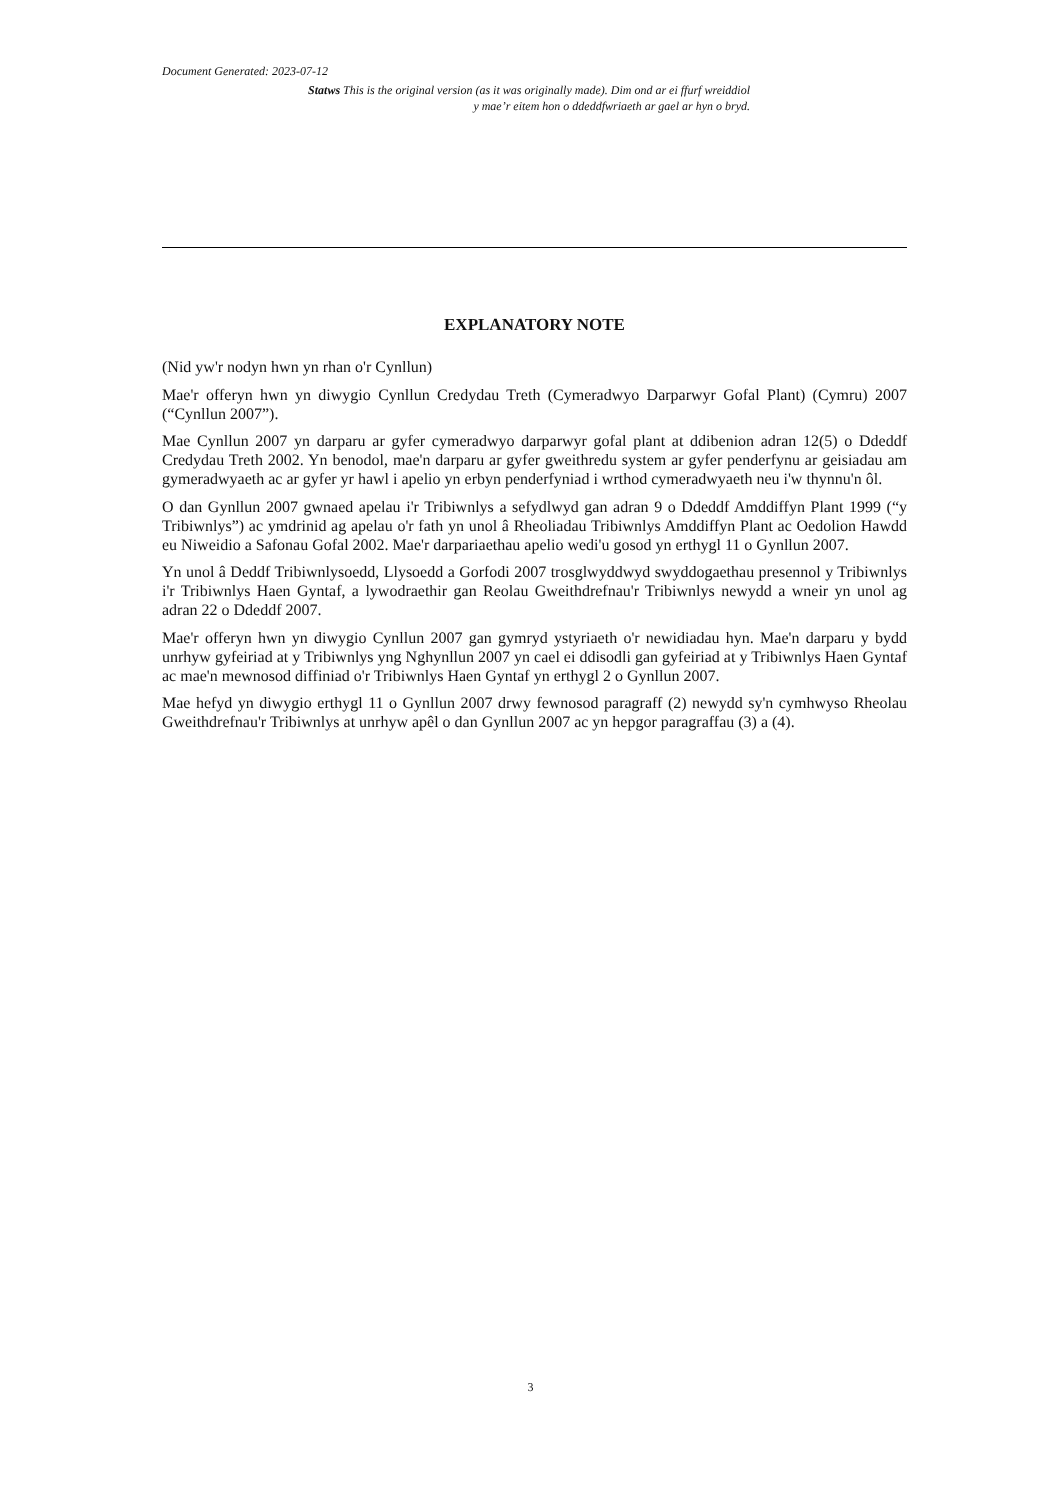Document Generated: 2023-07-12
Statws This is the original version (as it was originally made). Dim ond ar ei ffurf wreiddiol y mae’r eitem hon o ddeddfwriaeth ar gael ar hyn o bryd.
EXPLANATORY NOTE
(Nid yw'r nodyn hwn yn rhan o'r Cynllun)
Mae'r offeryn hwn yn diwygio Cynllun Credydau Treth (Cymeradwyo Darparwyr Gofal Plant) (Cymru) 2007 (“Cynllun 2007”).
Mae Cynllun 2007 yn darparu ar gyfer cymeradwyo darparwyr gofal plant at ddibenion adran 12(5) o Ddeddf Credydau Treth 2002. Yn benodol, mae'n darparu ar gyfer gweithredu system ar gyfer penderfynu ar geisiadau am gymeradwyaeth ac ar gyfer yr hawl i apelio yn erbyn penderfyniad i wrthod cymeradwyaeth neu i'w thynnu'n ôl.
O dan Gynllun 2007 gwnaed apelau i'r Tribiwnlys a sefydlwyd gan adran 9 o Ddeddf Amddiffyn Plant 1999 (“y Tribiwnlys”) ac ymdrinid ag apelau o'r fath yn unol â Rheoliadau Tribiwnlys Amddiffyn Plant ac Oedolion Hawdd eu Niweidio a Safonau Gofal 2002. Mae'r darpariaethau apelio wedi'u gosod yn erthygl 11 o Gynllun 2007.
Yn unol â Deddf Tribiwnlysoedd, Llysoedd a Gorfodi 2007 trosglwyddwyd swyddogaethau presennol y Tribiwnlys i'r Tribiwnlys Haen Gyntaf, a lywodraethir gan Reolau Gweithdrefnau'r Tribiwnlys newydd a wneir yn unol ag adran 22 o Ddeddf 2007.
Mae'r offeryn hwn yn diwygio Cynllun 2007 gan gymryd ystyriaeth o'r newidiadau hyn. Mae'n darparu y bydd unrhyw gyfeiriad at y Tribiwnlys yng Nghynllun 2007 yn cael ei ddisodli gan gyfeiriad at y Tribiwnlys Haen Gyntaf ac mae'n mewnosod diffiniad o'r Tribiwnlys Haen Gyntaf yn erthygl 2 o Gynllun 2007.
Mae hefyd yn diwygio erthygl 11 o Gynllun 2007 drwy fewnosod paragraff (2) newydd sy'n cymhwyso Rheolau Gweithdrefnau'r Tribiwnlys at unrhyw apêl o dan Gynllun 2007 ac yn hepgor paragraffau (3) a (4).
3